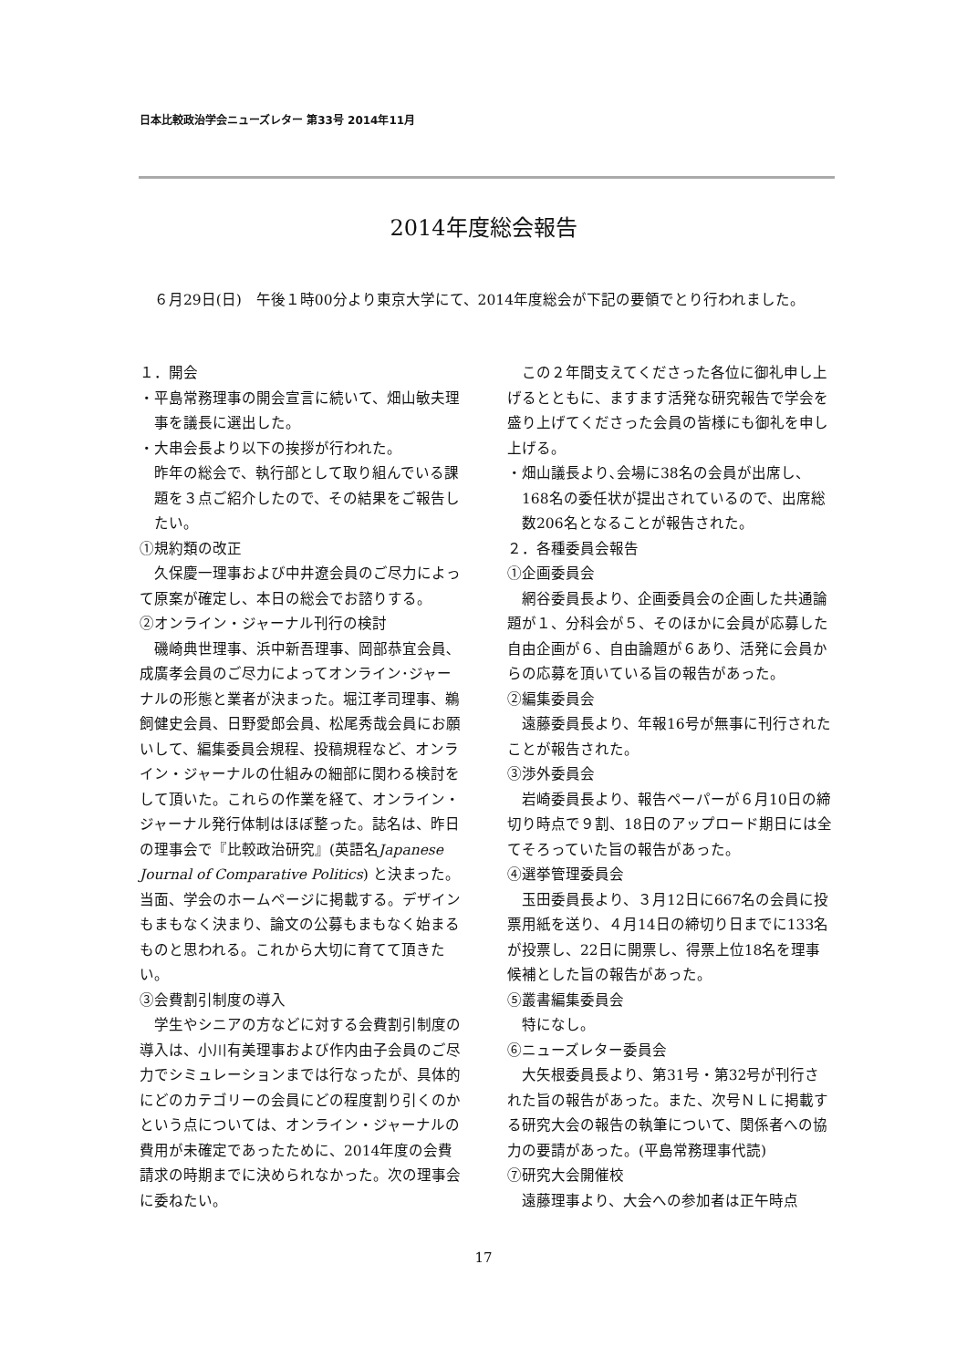日本比較政治学会ニューズレター 第33号 2014年11月
2014年度総会報告
　６月29日(日)　午後１時00分より東京大学にて、2014年度総会が下記の要領でとり行われました。
１．開会
・平島常務理事の開会宣言に続いて、畑山敏夫理事を議長に選出した。
・大串会長より以下の挨拶が行われた。
昨年の総会で、執行部として取り組んでいる課題を３点ご紹介したので、その結果をご報告したい。
①規約類の改正
久保慶一理事および中井遼会員のご尽力によって原案が確定し、本日の総会でお諮りする。
②オンライン・ジャーナル刊行の検討
磯崎典世理事、浜中新吾理事、岡部恭宜会員､成廣孝会員のご尽力によってオンライン･ジャーナルの形態と業者が決まった。堀江孝司理事、鵜飼健史会員、日野愛郎会員、松尾秀哉会員にお願いして、編集委員会規程、投稿規程など、オンライン・ジャーナルの仕組みの細部に関わる検討をして頂いた。これらの作業を経て、オンライン・ジャーナル発行体制はほぼ整った。誌名は、昨日の理事会で『比較政治研究』(英語名Japanese Journal of Comparative Politics) と決まった。当面、学会のホームページに掲載する。デザインもまもなく決まり、論文の公募もまもなく始まるものと思われる。これから大切に育てて頂きたい。
③会費割引制度の導入
学生やシニアの方などに対する会費割引制度の導入は、小川有美理事および作内由子会員のご尽力でシミュレーションまでは行なったが、具体的にどのカテゴリーの会員にどの程度割り引くのかという点については、オンライン・ジャーナルの費用が未確定であったために、2014年度の会費請求の時期までに決められなかった。次の理事会に委ねたい。
この２年間支えてくださった各位に御礼申し上げるとともに、ますます活発な研究報告で学会を盛り上げてくださった会員の皆様にも御礼を申し上げる。
・畑山議長より､会場に38名の会員が出席し、168名の委任状が提出されているので、出席総数206名となることが報告された。
２．各種委員会報告
①企画委員会
網谷委員長より、企画委員会の企画した共通論題が１、分科会が５、そのほかに会員が応募した自由企画が６、自由論題が６あり、活発に会員からの応募を頂いている旨の報告があった。
②編集委員会
遠藤委員長より、年報16号が無事に刊行されたことが報告された。
③渉外委員会
岩崎委員長より、報告ペーパーが６月10日の締切り時点で９割、18日のアップロード期日には全てそろっていた旨の報告があった。
④選挙管理委員会
玉田委員長より、３月12日に667名の会員に投票用紙を送り、４月14日の締切り日までに133名が投票し、22日に開票し、得票上位18名を理事候補とした旨の報告があった。
⑤叢書編集委員会
特になし。
⑥ニューズレター委員会
大矢根委員長より、第31号・第32号が刊行された旨の報告があった。また、次号ＮＬに掲載する研究大会の報告の執筆について、関係者への協力の要請があった。(平島常務理事代読)
⑦研究大会開催校
遠藤理事より、大会への参加者は正午時点
17